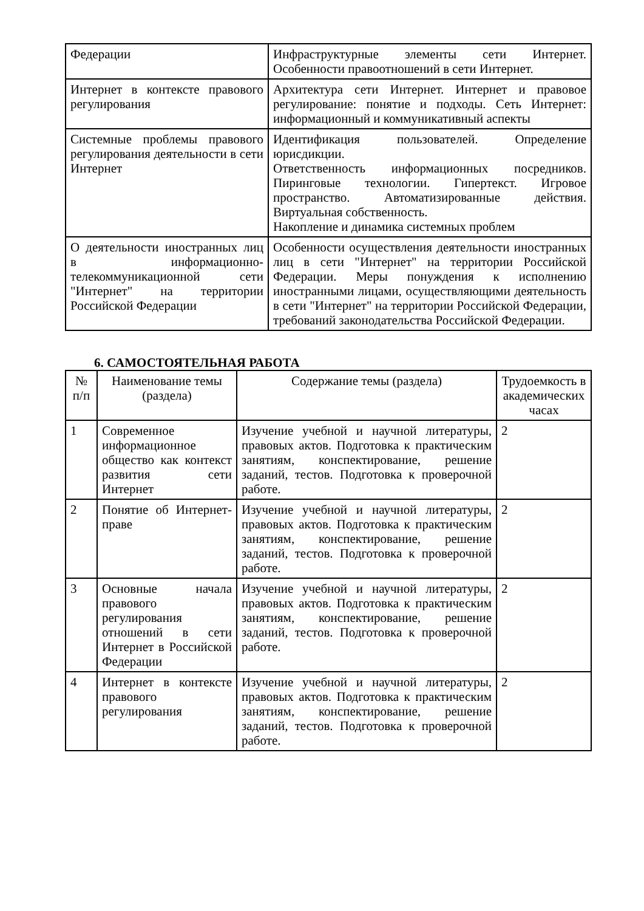| Федерации | Инфраструктурные элементы сети Интернет. Особенности правоотношений в сети Интернет. |
| Интернет в контексте правового регулирования | Архитектура сети Интернет. Интернет и правовое регулирование: понятие и подходы. Сеть Интернет: информационный и коммуникативный аспекты |
| Системные проблемы правового регулирования деятельности в сети Интернет | Идентификация пользователей. Определение юрисдикции. Ответственность информационных посредников. Пиринговые технологии. Гипертекст. Игровое пространство. Автоматизированные действия. Виртуальная собственность. Накопление и динамика системных проблем |
| О деятельности иностранных лиц в информационно-телекоммуникационной сети "Интернет" на территории Российской Федерации | Особенности осуществления деятельности иностранных лиц в сети "Интернет" на территории Российской Федерации. Меры понуждения к исполнению иностранными лицами, осуществляющими деятельность в сети "Интернет" на территории Российской Федерации, требований законодательства Российской Федерации. |
6. САМОСТОЯТЕЛЬНАЯ РАБОТА
| № п/п | Наименование темы (раздела) | Содержание темы (раздела) | Трудоемкость в академических часах |
| --- | --- | --- | --- |
| 1 | Современное информационное общество как контекст развития сети Интернет | Изучение учебной и научной литературы, правовых актов. Подготовка к практическим занятиям, конспектирование, решение заданий, тестов. Подготовка к проверочной работе. | 2 |
| 2 | Понятие об Интернет- праве | Изучение учебной и научной литературы, правовых актов. Подготовка к практическим занятиям, конспектирование, решение заданий, тестов. Подготовка к проверочной работе. | 2 |
| 3 | Основные начала правового регулирования отношений в сети Интернет в Российской Федерации | Изучение учебной и научной литературы, правовых актов. Подготовка к практическим занятиям, конспектирование, решение заданий, тестов. Подготовка к проверочной работе. | 2 |
| 4 | Интернет в контексте правового регулирования | Изучение учебной и научной литературы, правовых актов. Подготовка к практическим занятиям, конспектирование, решение заданий, тестов. Подготовка к проверочной работе. | 2 |